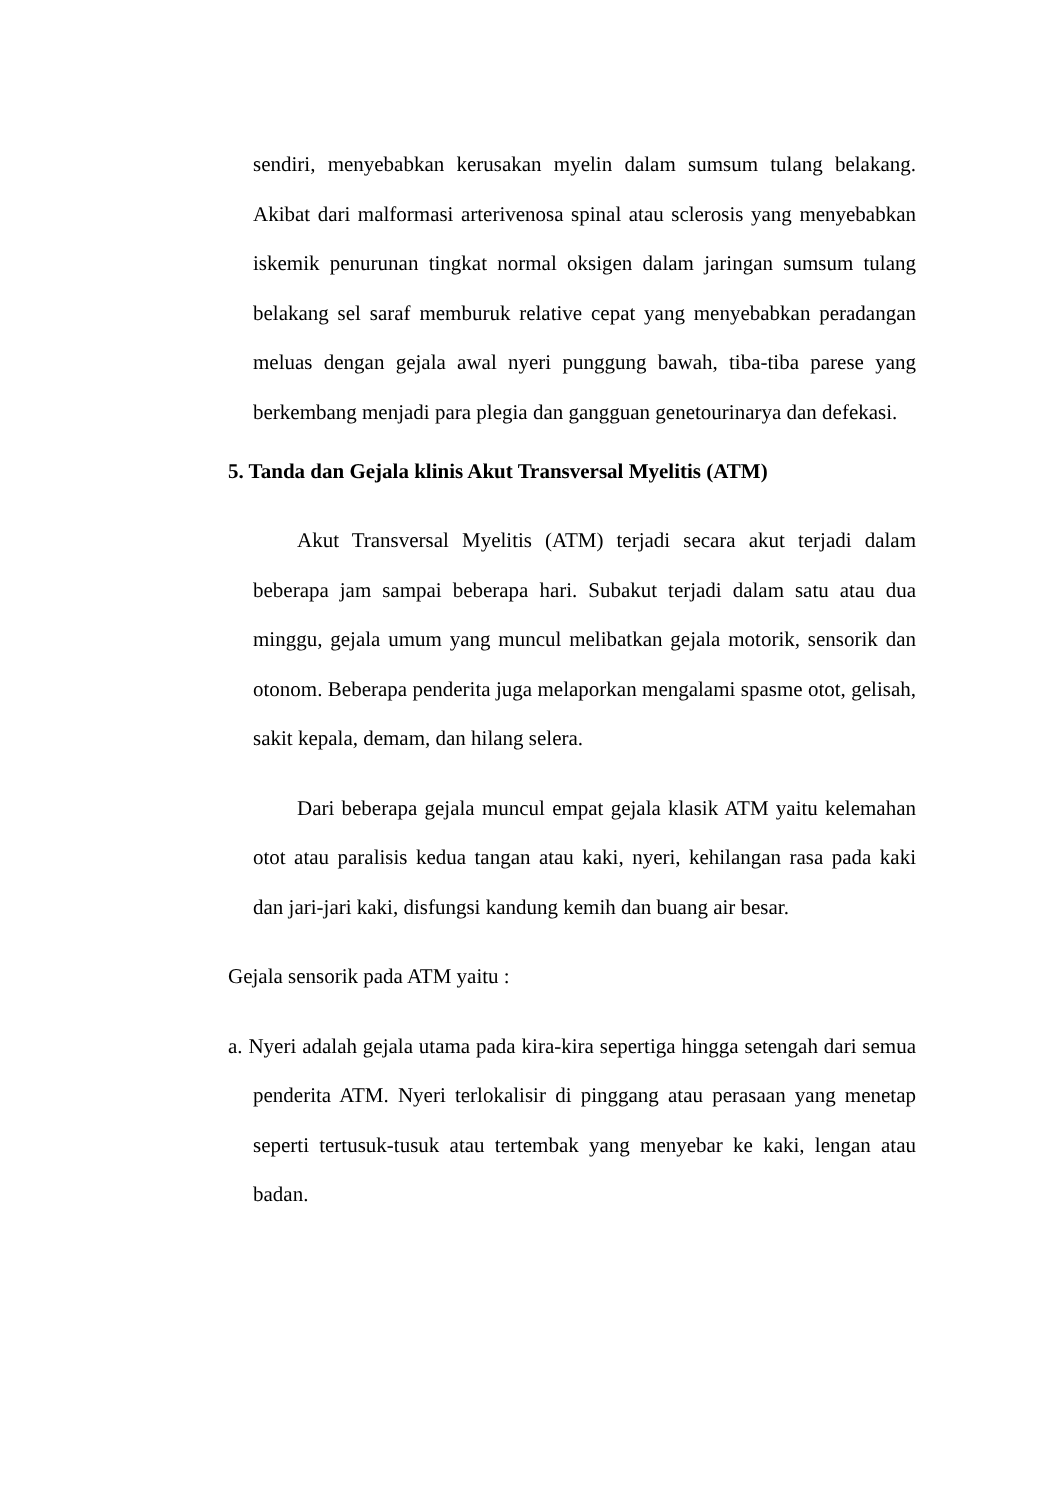sendiri, menyebabkan kerusakan myelin dalam sumsum tulang belakang. Akibat dari malformasi arterivenosa spinal atau sclerosis yang menyebabkan iskemik penurunan tingkat normal oksigen dalam jaringan sumsum tulang belakang sel saraf memburuk relative cepat yang menyebabkan peradangan meluas dengan gejala awal nyeri punggung bawah, tiba-tiba parese yang berkembang menjadi para plegia dan gangguan genetourinarya dan defekasi.
5. Tanda dan Gejala klinis Akut Transversal Myelitis (ATM)
Akut Transversal Myelitis (ATM) terjadi secara akut terjadi dalam beberapa jam sampai beberapa hari. Subakut terjadi dalam satu atau dua minggu, gejala umum yang muncul melibatkan gejala motorik, sensorik dan otonom. Beberapa penderita juga melaporkan mengalami spasme otot, gelisah, sakit kepala, demam, dan hilang selera.
Dari beberapa gejala muncul empat gejala klasik ATM yaitu kelemahan otot atau paralisis kedua tangan atau kaki, nyeri, kehilangan rasa pada kaki dan jari-jari kaki, disfungsi kandung kemih dan buang air besar.
Gejala sensorik pada ATM yaitu :
a. Nyeri adalah gejala utama pada kira-kira sepertiga hingga setengah dari semua penderita ATM. Nyeri terlokalisir di pinggang atau perasaan yang menetap seperti tertusuk-tusuk atau tertembak yang menyebar ke kaki, lengan atau badan.